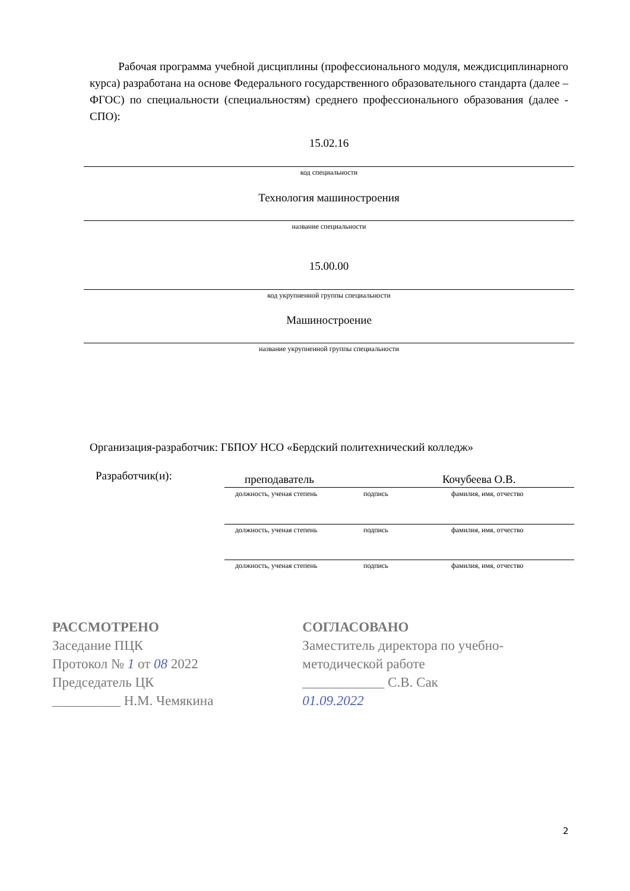Рабочая программа учебной дисциплины (профессионального модуля, междисциплинарного курса) разработана на основе Федерального государственного образовательного стандарта (далее – ФГОС) по специальности (специальностям) среднего профессионального образования (далее - СПО):
15.02.16
код специальности
Технология машиностроения
название специальности
15.00.00
код укрупненной группы специальности
Машиностроение
название укрупненной группы специальности
Организация-разработчик: ГБПОУ НСО «Бердский политехнический колледж»
Разработчик(и): преподаватель Кочубеева О.В.
должность, ученая степень подпись фамилия, имя, отчество
должность, ученая степень подпись фамилия, имя, отчество
должность, ученая степень подпись фамилия, имя, отчество
РАССМОТРЕНО
Заседание ПЦК
Протокол № 1 от 08 2022
Председатель ЦК
__________ Н.М. Чемякина
СОГЛАСОВАНО
Заместитель директора по учебно-
методической работе
____________ С.В. Сак
01.09.2022
2